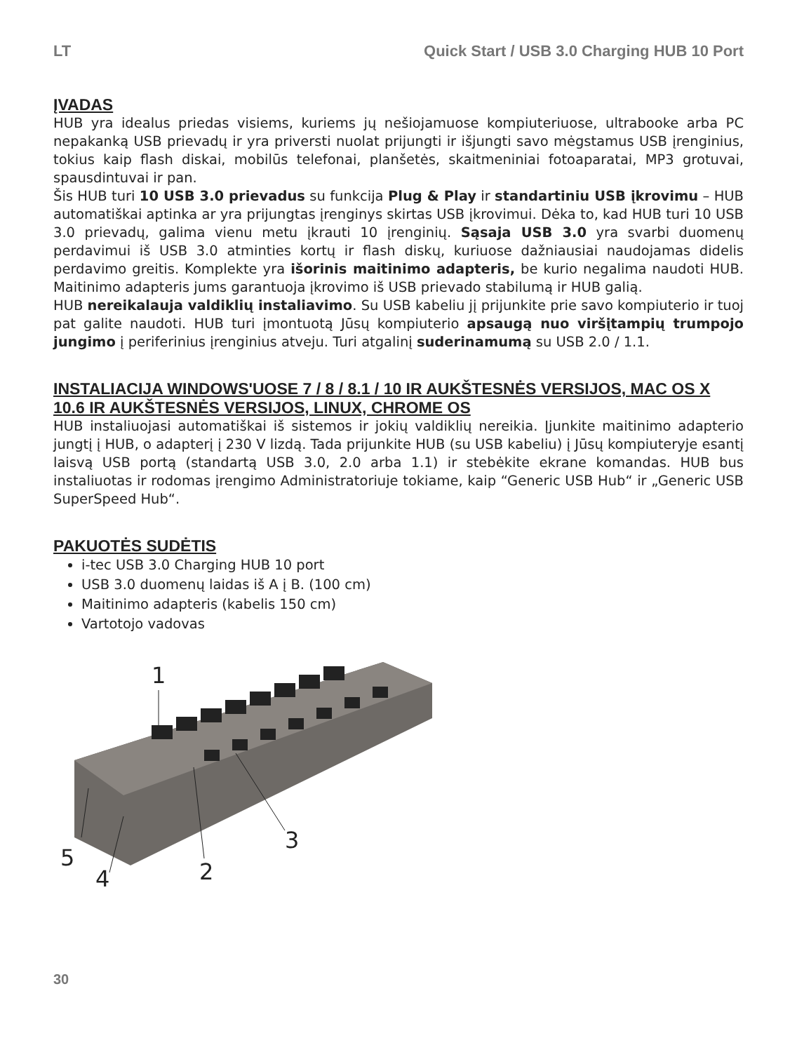LT Quick Start / USB 3.0 Charging HUB 10 Port
ĮVADAS
HUB yra idealus priedas visiems, kuriems jų nešiojamuose kompiuteriuose, ultrabooke arba PC nepakanką USB prievadų ir yra priversti nuolat prijungti ir išjungti savo mėgstamus USB įrenginius, tokius kaip flash diskai, mobilūs telefonai, planšetės, skaitmeniniai fotoaparatai, MP3 grotuvai, spausdintuvai ir pan.
Šis HUB turi 10 USB 3.0 prievadus su funkcija Plug & Play ir standartiniu USB įkrovimu – HUB automatiškai aptinka ar yra prijungtas įrenginys skirtas USB įkrovimui. Dėka to, kad HUB turi 10 USB 3.0 prievadų, galima vienu metu įkrauti 10 įrenginių. Sąsaja USB 3.0 yra svarbi duomenų perdavimui iš USB 3.0 atminties kortų ir flash diskų, kuriuose dažniausiai naudojamas didelis perdavimo greitis. Komplekte yra išorinis maitinimo adapteris, be kurio negalima naudoti HUB. Maitinimo adapteris jums garantuoja įkrovimo iš USB prievado stabilumą ir HUB galią.
HUB nereikalauja valdiklių instaliavimo. Su USB kabeliu jį prijunkite prie savo kompiuterio ir tuoj pat galite naudoti. HUB turi įmontuotą Jūsų kompiuterio apsaugą nuo viršįtampių trumpojo jungimo į periferinius įrenginius atveju. Turi atgalinį suderinamumą su USB 2.0 / 1.1.
INSTALIACIJA WINDOWS'UOSE 7 / 8 / 8.1 / 10 IR AUKŠTESNĖS VERSIJOS, MAC OS X 10.6 IR AUKŠTESNĖS VERSIJOS, LINUX, CHROME OS
HUB instaliuojasi automatiškai iš sistemos ir jokių valdiklių nereikia. Įjunkite maitinimo adapterio jungtį į HUB, o adapterį į 230 V lizdą. Tada prijunkite HUB (su USB kabeliu) į Jūsų kompiuteryje esantį laisvą USB portą (standartą USB 3.0, 2.0 arba 1.1) ir stebėkite ekrane komandas. HUB bus instaliuotas ir rodomas įrengimo Administratoriuje tokiame, kaip “Generic USB Hub“ ir „Generic USB SuperSpeed Hub“.
PAKUOTĖS SUDĖTIS
i-tec USB 3.0 Charging HUB 10 port
USB 3.0 duomenų laidas iš A į B. (100 cm)
Maitinimo adapteris (kabelis 150 cm)
Vartotojo vadovas
1
2
3
4
5
30